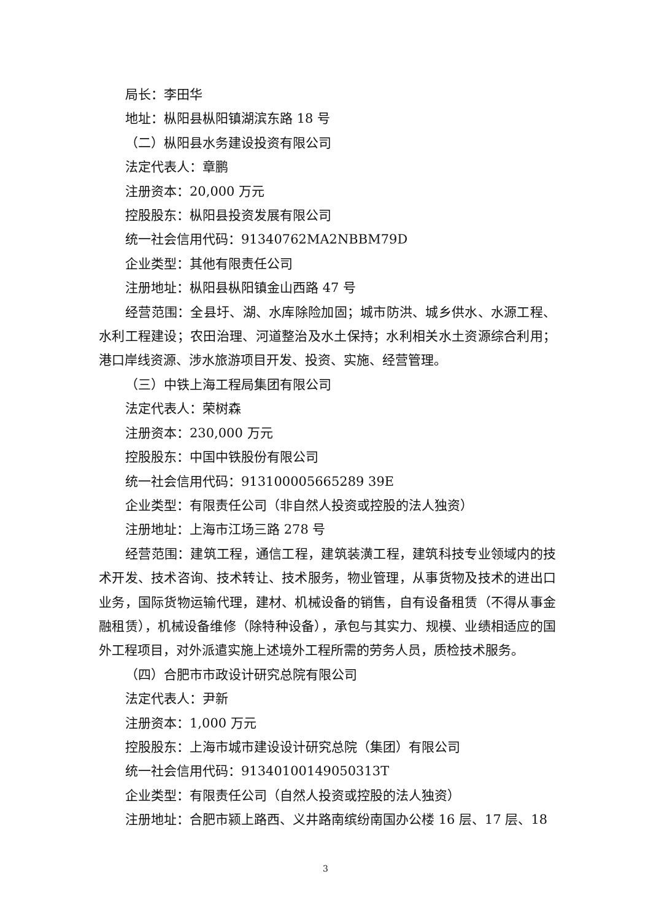局长：李田华
地址：枞阳县枞阳镇湖滨东路 18 号
（二）枞阳县水务建设投资有限公司
法定代表人：章鹏
注册资本：20,000 万元
控股股东：枞阳县投资发展有限公司
统一社会信用代码：91340762MA2NBBM79D
企业类型：其他有限责任公司
注册地址：枞阳县枞阳镇金山西路 47 号
经营范围：全县圩、湖、水库除险加固；城市防洪、城乡供水、水源工程、水利工程建设；农田治理、河道整治及水土保持；水利相关水土资源综合利用；港口岸线资源、涉水旅游项目开发、投资、实施、经营管理。
（三）中铁上海工程局集团有限公司
法定代表人：荣树森
注册资本：230,000 万元
控股股东：中国中铁股份有限公司
统一社会信用代码：913100005665289 39E
企业类型：有限责任公司（非自然人投资或控股的法人独资）
注册地址：上海市江场三路 278 号
经营范围：建筑工程，通信工程，建筑装潢工程，建筑科技专业领域内的技术开发、技术咨询、技术转让、技术服务，物业管理，从事货物及技术的进出口业务，国际货物运输代理，建材、机械设备的销售，自有设备租赁（不得从事金融租赁），机械设备维修（除特种设备），承包与其实力、规模、业绩相适应的国外工程项目，对外派遣实施上述境外工程所需的劳务人员，质检技术服务。
（四）合肥市市政设计研究总院有限公司
法定代表人：尹新
注册资本：1,000 万元
控股股东：上海市城市建设设计研究总院（集团）有限公司
统一社会信用代码：91340100149050313T
企业类型：有限责任公司（自然人投资或控股的法人独资）
注册地址：合肥市颍上路西、义井路南缤纷南国办公楼 16 层、17 层、18
3